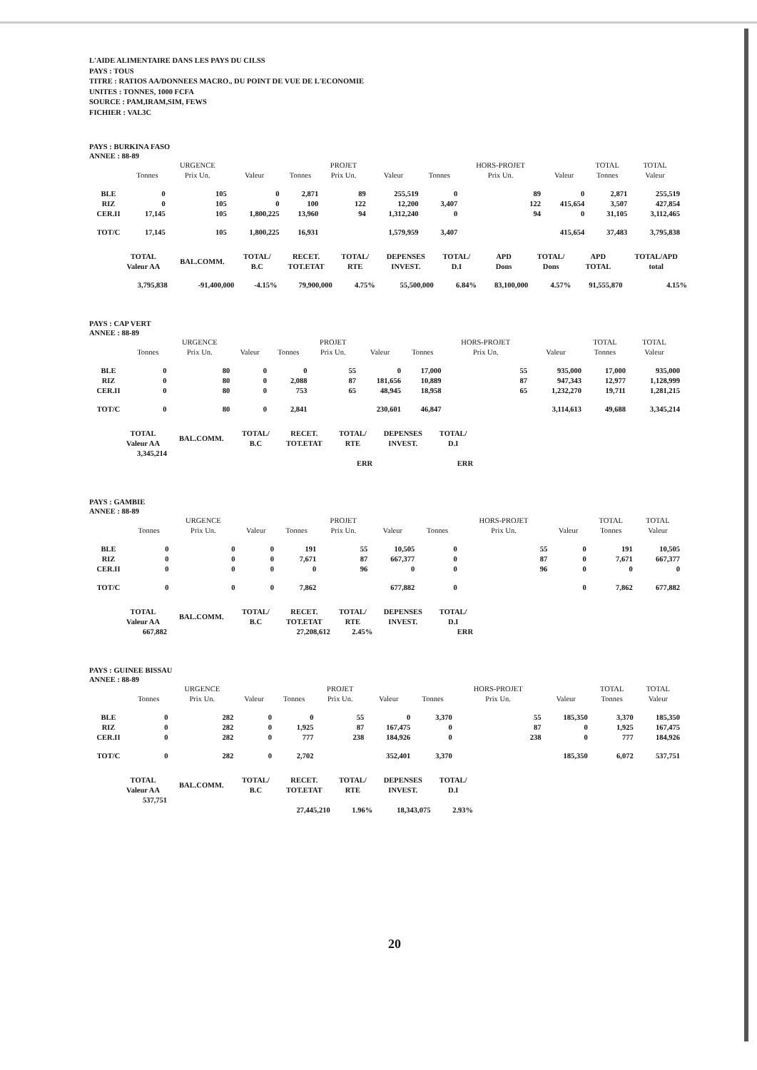L'AIDE ALIMENTAIRE DANS LES PAYS DU CILSS
PAYS : TOUS
TITRE : RATIOS AA/DONNEES MACRO., DU POINT DE VUE DE L'ECONOMIE
UNITES : TONNES, 1000 FCFA
SOURCE : PAM,IRAM,SIM, FEWS
FICHIER : VAL3C
PAYS : BURKINA FASO
ANNEE : 88-89
| | | URGENCE | | | PROJET | | | HORS-PROJET | | TOTAL | TOTAL |
| --- | --- | --- | --- | --- | --- | --- | --- | --- | --- | --- | --- |
| | Tonnes | Prix Un. | Valeur | Tonnes | Prix Un. | Valeur | Tonnes | Prix Un. | Valeur | Tonnes | Valeur |
| BLE | 0 | 105 | 0 | 2,871 | 89 | 255,519 | 0 | 89 | 0 | 2,871 | 255,519 |
| RIZ | 0 | 105 | 0 | 100 | 122 | 12,200 | 3,407 | 122 | 415,654 | 3,507 | 427,854 |
| CER.II | 17,145 | 105 | 1,800,225 | 13,960 | 94 | 1,312,240 | 0 | 94 | 0 | 31,105 | 3,112,465 |
| TOT/C | 17,145 | 105 | 1,800,225 | 16,931 | | 1,579,959 | 3,407 | | 415,654 | 37,483 | 3,795,838 |
| TOTAL Valeur AA | BAL.COMM. | TOTAL/ B.C | RECET. TOT.ETAT | TOTAL/ RTE | DEPENSES INVEST. | TOTAL/ D.I | APD Dons | TOTAL/ Dons | APD TOTAL | TOTAL/APD total |
| --- | --- | --- | --- | --- | --- | --- | --- | --- | --- | --- |
| 3,795,838 | -91,400,000 | -4.15% | 79,900,000 | 4.75% | 55,500,000 | 6.84% | 83,100,000 | 4.57% | 91,555,870 | 4.15% |
PAYS : CAP VERT
ANNEE : 88-89
| | | URGENCE | | | PROJET | | | HORS-PROJET | | TOTAL | TOTAL |
| --- | --- | --- | --- | --- | --- | --- | --- | --- | --- | --- | --- |
| | Tonnes | Prix Un. | Valeur | Tonnes | Prix Un. | Valeur | Tonnes | Prix Un. | Valeur | Tonnes | Valeur |
| BLE | 0 | 80 | 0 | 0 | 55 | 0 | 17,000 | 55 | 935,000 | 17,000 | 935,000 |
| RIZ | 0 | 80 | 0 | 2,088 | 87 | 181,656 | 10,889 | 87 | 947,343 | 12,977 | 1,128,999 |
| CER.II | 0 | 80 | 0 | 753 | 65 | 48,945 | 18,958 | 65 | 1,232,270 | 19,711 | 1,281,215 |
| TOT/C | 0 | 80 | 0 | 2,841 | | 230,601 | 46,847 | | 3,114,613 | 49,688 | 3,345,214 |
| TOTAL Valeur AA | BAL.COMM. | TOTAL/ B.C | RECET. TOT.ETAT | TOTAL/ RTE | DEPENSES INVEST. | TOTAL/ D.I |
| --- | --- | --- | --- | --- | --- | --- |
| 3,345,214 | | | | | | |
| | | | | ERR | | ERR |
PAYS : GAMBIE
ANNEE : 88-89
| | | URGENCE | | | PROJET | | | HORS-PROJET | | TOTAL | TOTAL |
| --- | --- | --- | --- | --- | --- | --- | --- | --- | --- | --- | --- |
| | Tonnes | Prix Un. | Valeur | Tonnes | Prix Un. | Valeur | Tonnes | Prix Un. | Valeur | Tonnes | Valeur |
| BLE | 0 | 0 | 0 | 191 | 55 | 10,505 | 0 | 55 | 0 | 191 | 10,505 |
| RIZ | 0 | 0 | 0 | 7,671 | 87 | 667,377 | 0 | 87 | 0 | 7,671 | 667,377 |
| CER.II | 0 | 0 | 0 | 0 | 96 | 0 | 0 | 96 | 0 | 0 | 0 |
| TOT/C | 0 | 0 | 0 | 7,862 | | 677,882 | 0 | | 0 | 7,862 | 677,882 |
| TOTAL Valeur AA | BAL.COMM. | TOTAL/ B.C | RECET. TOT.ETAT | TOTAL/ RTE | DEPENSES INVEST. | TOTAL/ D.I |
| --- | --- | --- | --- | --- | --- | --- |
| 667,882 | | | 27,208,612 | 2.45% | | ERR |
PAYS : GUINEE BISSAU
ANNEE : 88-89
| | | URGENCE | | | PROJET | | | HORS-PROJET | | TOTAL | TOTAL |
| --- | --- | --- | --- | --- | --- | --- | --- | --- | --- | --- | --- |
| | Tonnes | Prix Un. | Valeur | Tonnes | Prix Un. | Valeur | Tonnes | Prix Un. | Valeur | Tonnes | Valeur |
| BLE | 0 | 282 | 0 | 0 | 55 | 0 | 3,370 | 55 | 185,350 | 3,370 | 185,350 |
| RIZ | 0 | 282 | 0 | 1,925 | 87 | 167,475 | 0 | 87 | 0 | 1,925 | 167,475 |
| CER.II | 0 | 282 | 0 | 777 | 238 | 184,926 | 0 | 238 | 0 | 777 | 184,926 |
| TOT/C | 0 | 282 | 0 | 2,702 | | 352,401 | 3,370 | | 185,350 | 6,072 | 537,751 |
| TOTAL Valeur AA | BAL.COMM. | TOTAL/ B.C | RECET. TOT.ETAT | TOTAL/ RTE | DEPENSES INVEST. | TOTAL/ D.I |
| --- | --- | --- | --- | --- | --- | --- |
| 537,751 | | | | | | |
| | | | 27,445,210 | 1.96% | 18,343,075 | 2.93% |
20